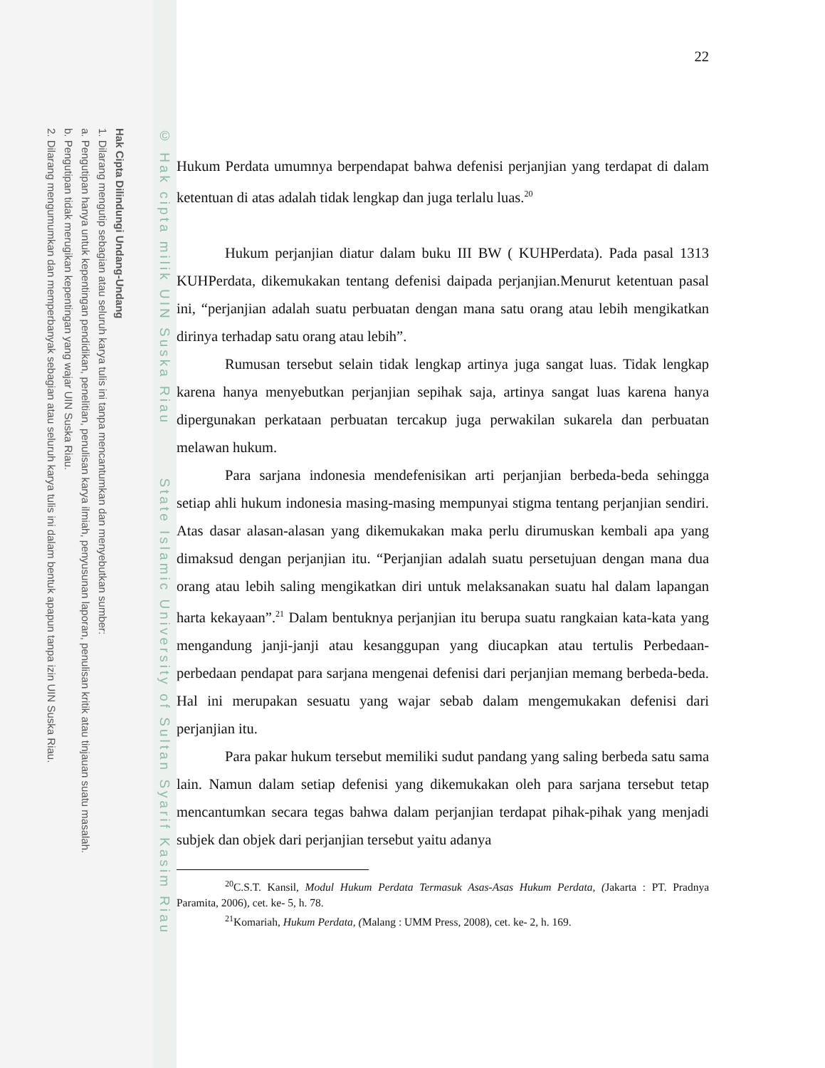Hak Cipta Dilindungi Undang-Undang
1. Dilarang mengutip sebagian atau seluruh karya tulis ini tanpa mencantumkan dan menyebutkan sumber:
a. Pengutipan hanya untuk kepentingan pendidikan, penelitian, penulisan karya ilmiah, penyusunan laporan, penulisan kritik atau tinjauan suatu masalah.
b. Pengutipan tidak merugikan kepentingan yang wajar UIN Suska Riau.
2. Dilarang mengumumkan dan memperbanyak sebagian atau seluruh karya tulis ini dalam bentuk apapun tanpa izin UIN Suska Riau.
© Hak cipta milik UIN Suska Riau State Islamic University of Sultan Syarif Kasim Riau
22
Hukum Perdata umumnya berpendapat bahwa defenisi perjanjian yang terdapat di dalam ketentuan di atas adalah tidak lengkap dan juga terlalu luas.<sup>20</sup>
Hukum perjanjian diatur dalam buku III BW ( KUHPerdata). Pada pasal 1313 KUHPerdata, dikemukakan tentang defenisi daipada perjanjian.Menurut ketentuan pasal ini, “perjanjian adalah suatu perbuatan dengan mana satu orang atau lebih mengikatkan dirinya terhadap satu orang atau lebih”.
Rumusan tersebut selain tidak lengkap artinya juga sangat luas. Tidak lengkap karena hanya menyebutkan perjanjian sepihak saja, artinya sangat luas karena hanya dipergunakan perkataan perbuatan tercakup juga perwakilan sukarela dan perbuatan melawan hukum.
Para sarjana indonesia mendefenisikan arti perjanjian berbeda-beda sehingga setiap ahli hukum indonesia masing-masing mempunyai stigma tentang perjanjian sendiri. Atas dasar alasan-alasan yang dikemukakan maka perlu dirumuskan kembali apa yang dimaksud dengan perjanjian itu. “Perjanjian adalah suatu persetujuan dengan mana dua orang atau lebih saling mengikatkan diri untuk melaksanakan suatu hal dalam lapangan harta kekayaan”.<sup>21</sup> Dalam bentuknya perjanjian itu berupa suatu rangkaian kata-kata yang mengandung janji-janji atau kesanggupan yang diucapkan atau tertulis Perbedaan-perbedaan pendapat para sarjana mengenai defenisi dari perjanjian memang berbeda-beda. Hal ini merupakan sesuatu yang wajar sebab dalam mengemukakan defenisi dari perjanjian itu.
Para pakar hukum tersebut memiliki sudut pandang yang saling berbeda satu sama lain. Namun dalam setiap defenisi yang dikemukakan oleh para sarjana tersebut tetap mencantumkan secara tegas bahwa dalam perjanjian terdapat pihak-pihak yang menjadi subjek dan objek dari perjanjian tersebut yaitu adanya
<sup>20</sup>C.S.T. Kansil, Modul Hukum Perdata Termasuk Asas-Asas Hukum Perdata, (Jakarta : PT. Pradnya Paramita, 2006), cet. ke- 5, h. 78.
<sup>21</sup> Komariah, Hukum Perdata, (Malang : UMM Press, 2008), cet. ke- 2, h. 169.